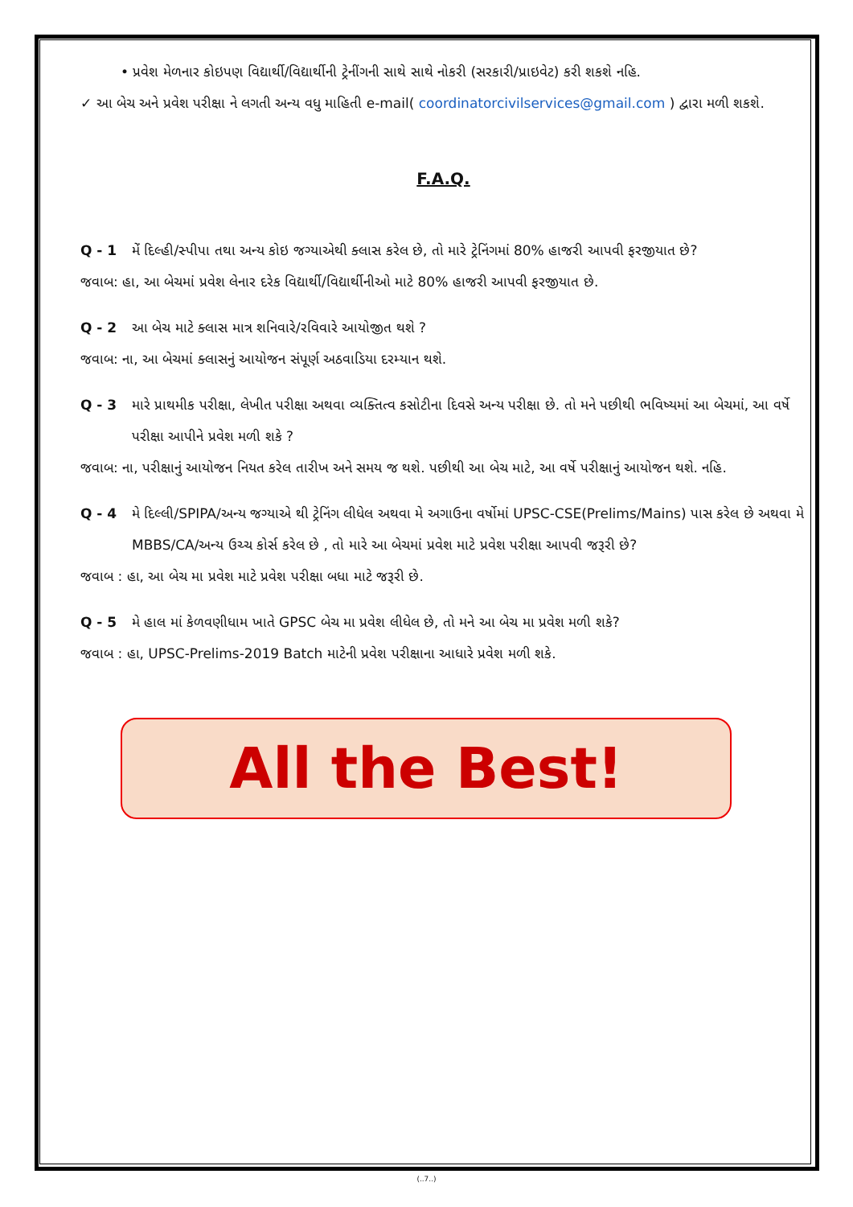• પ્રવેશ મેળનાર કોઇપણ વિદ્યાર્થી/વિદ્યાર્થીની ટ્રેનીંગની સાથે સાથે નોકરી (સરકારી/પ્રાઇવેટ) કરી શકશે નહિ.
✓ આ બેચ અને પ્રવેશ પરીક્ષા ને લગતી અન્ય વધુ માહિતી e-mail( coordinatorcivilservices@gmail.com ) દ્વારા મળી શકશે.
F.A.Q.
Q - 1 મેં દિલ્હી/સ્પીપા તથા અન્ય કોઇ જગ્યાએથી ક્લાસ કરેલ છે, તો મારે ટ્રેનિંગમાં 80% હાજરી આપવી ફરજીયાત છે?
જવાબ: હા, આ બેચમાં પ્રવેશ લેનાર દરેક વિદ્યાર્થી/વિદ્યાર્થીનીઓ માટે 80% હાજરી આપવી ફરજીયાત છે.
Q - 2 આ બેચ માટે ક્લાસ માત્ર શનિવારે/રવિવારે આયોજીત થશે ?
જવાબ: ના, આ બેચમાં ક્લાસનું આયોજન સંપૂર્ણ અઠવાડિયા દરમ્યાન થશે.
Q - 3 મારે પ્રાથમીક પરીક્ષા, લેખીત પરીક્ષા અથવા વ્યક્તિત્વ કસોટીના દિવસે અન્ય પરીક્ષા છે. તો મને પછીથી ભવિષ્યમાં આ બેચમાં, આ વર્ષે પરીક્ષા આપીને પ્રવેશ મળી શકે ?
જવાબ: ના, પરીક્ષાનું આયોજન નિયત કરેલ તારીખ અને સમય જ થશે. પછીથી આ બેચ માટે, આ વર્ષે પરીક્ષાનું આયોજન થશે. નહિ.
Q - 4 મે દિલ્લી/SPIPA/અન્ય જગ્યાએ થી ટ્રેનિંગ લીધેલ અથવા મે અગાઉના વર્ષોમાં UPSC-CSE(Prelims/Mains) પાસ કરેલ છે અથવા મે MBBS/CA/અન્ય ઉચ્ચ કોર્સ કરેલ છે , તો મારે આ બેચમાં પ્રવેશ માટે પ્રવેશ પરીક્ષા આપવી જરૂરી છે?
જવાબ : હા, આ બેચ મા પ્રવેશ માટે પ્રવેશ પરીક્ષા બધા માટે જરૂરી છે.
Q - 5 મે હાલ માં કેળવણીધામ ખાતે GPSC બેચ મા પ્રવેશ લીધેલ છે, તો મને આ બેચ મા પ્રવેશ મળી શકે?
જવાબ : હા, UPSC-Prelims-2019 Batch માટેની પ્રવેશ પરીક્ષાના આધારે પ્રવેશ મળી શકે.
All the Best!
(..7..)